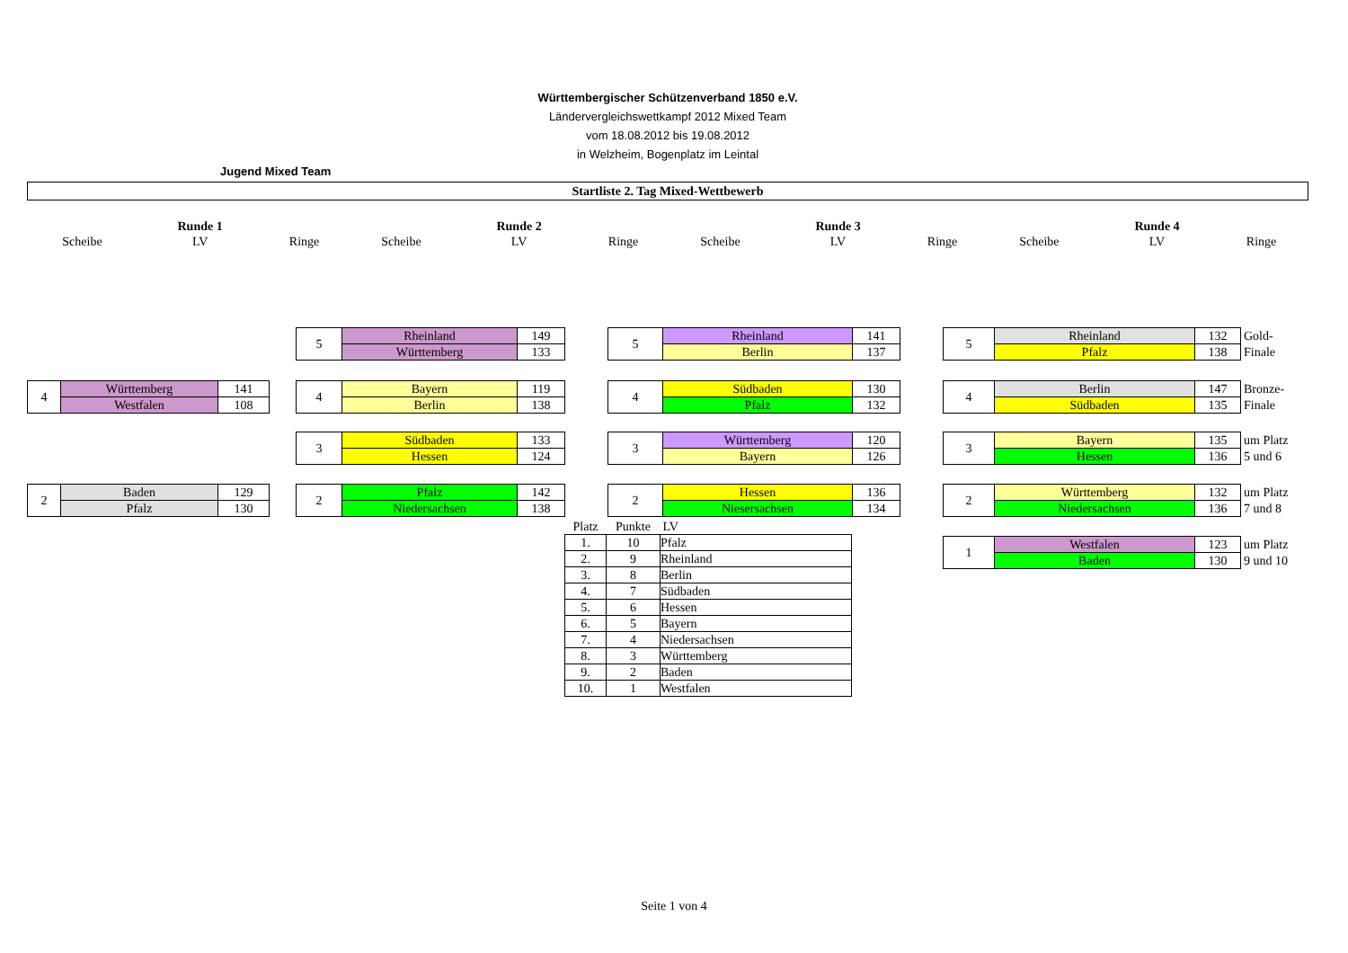Württembergischer Schützenverband 1850 e.V.
Ländervergleichswettkampf 2012 Mixed Team
vom 18.08.2012 bis 19.08.2012
in Welzheim, Bogenplatz im Leintal
Jugend Mixed Team
Startliste 2. Tag Mixed-Wettbewerb
| | Runde 1 | | | Runde 2 | | | Runde 3 | | | Runde 4 | |
| Scheibe | LV | Ringe | Scheibe | LV | Ringe | Scheibe | LV | Ringe | Scheibe | LV | Ringe |
| 4 | Württemberg | 141 |
| | Westfalen | 108 |
| 2 | Baden | 129 |
| | Pfalz | 130 |
| 5 | Rheinland | 149 |
| | Württemberg | 133 |
| 4 | Bayern | 119 |
| | Berlin | 138 |
| 3 | Südbaden | 133 |
| | Hessen | 124 |
| 2 | Pfalz | 142 |
| | Niedersachsen | 138 |
| 5 | Rheinland | 141 |
| | Berlin | 137 |
| 4 | Südbaden | 130 |
| | Pfalz | 132 |
| 3 | Württemberg | 120 |
| | Bayern | 126 |
| 2 | Hessen | 136 |
| | Niesersachsen | 134 |
| 5 | Rheinland | 132 | Gold- |
| | Pfalz | 138 | Finale |
| 4 | Berlin | 147 | Bronze- |
| | Südbaden | 135 | Finale |
| 3 | Bayern | 135 | um Platz |
| | Hessen | 136 | 5 und 6 |
| 2 | Württemberg | 132 | um Platz |
| | Niedersachsen | 136 | 7 und 8 |
| 1 | Westfalen | 123 | um Platz |
| | Baden | 130 | 9 und 10 |
| Platz | Punkte | LV |
| 1. | 10 | Pfalz |
| 2. | 9 | Rheinland |
| 3. | 8 | Berlin |
| 4. | 7 | Südbaden |
| 5. | 6 | Hessen |
| 6. | 5 | Bayern |
| 7. | 4 | Niedersachsen |
| 8. | 3 | Württemberg |
| 9. | 2 | Baden |
| 10. | 1 | Westfalen |
Seite 1 von 4